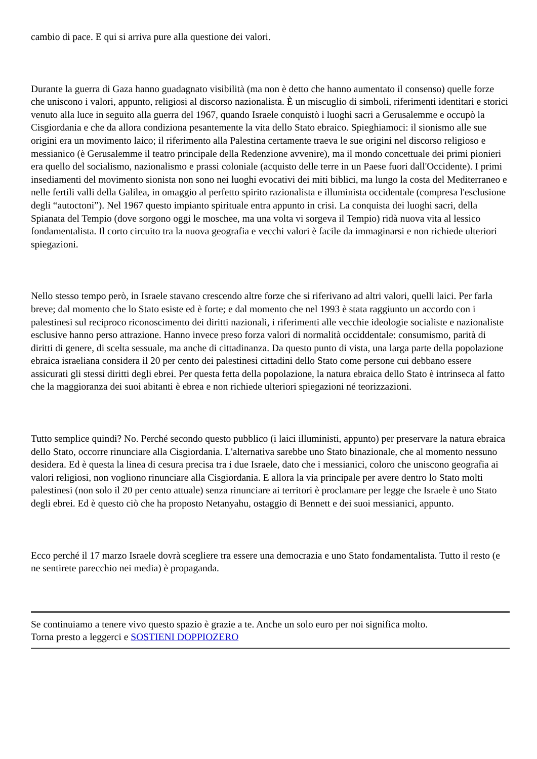cambio di pace. E qui si arriva pure alla questione dei valori.
Durante la guerra di Gaza hanno guadagnato visibilità (ma non è detto che hanno aumentato il consenso) quelle forze che uniscono i valori, appunto, religiosi al discorso nazionalista. È un miscuglio di simboli, riferimenti identitari e storici venuto alla luce in seguito alla guerra del 1967, quando Israele conquistò i luoghi sacri a Gerusalemme e occupò la Cisgiordania e che da allora condiziona pesantemente la vita dello Stato ebraico. Spieghiamoci: il sionismo alle sue origini era un movimento laico; il riferimento alla Palestina certamente traeva le sue origini nel discorso religioso e messianico (è Gerusalemme il teatro principale della Redenzione avvenire), ma il mondo concettuale dei primi pionieri era quello del socialismo, nazionalismo e prassi coloniale (acquisto delle terre in un Paese fuori dall'Occidente). I primi insediamenti del movimento sionista non sono nei luoghi evocativi dei miti biblici, ma lungo la costa del Mediterraneo e nelle fertili valli della Galilea, in omaggio al perfetto spirito razionalista e illuminista occidentale (compresa l'esclusione degli “autoctoni”). Nel 1967 questo impianto spirituale entra appunto in crisi. La conquista dei luoghi sacri, della Spianata del Tempio (dove sorgono oggi le moschee, ma una volta vi sorgeva il Tempio) ridà nuova vita al lessico fondamentalista. Il corto circuito tra la nuova geografia e vecchi valori è facile da immaginarsi e non richiede ulteriori spiegazioni.
Nello stesso tempo però, in Israele stavano crescendo altre forze che si riferivano ad altri valori, quelli laici. Per farla breve; dal momento che lo Stato esiste ed è forte; e dal momento che nel 1993 è stata raggiunto un accordo con i palestinesi sul reciproco riconoscimento dei diritti nazionali, i riferimenti alle vecchie ideologie socialiste e nazionaliste esclusive hanno perso attrazione. Hanno invece preso forza valori di normalità occiddentale: consumismo, parità di diritti di genere, di scelta sessuale, ma anche di cittadinanza. Da questo punto di vista, una larga parte della popolazione ebraica israeliana considera il 20 per cento dei palestinesi cittadini dello Stato come persone cui debbano essere assicurati gli stessi diritti degli ebrei. Per questa fetta della popolazione, la natura ebraica dello Stato è intrinseca al fatto che la maggioranza dei suoi abitanti è ebrea e non richiede ulteriori spiegazioni né teorizzazioni.
Tutto semplice quindi? No. Perché secondo questo pubblico (i laici illuministi, appunto) per preservare la natura ebraica dello Stato, occorre rinunciare alla Cisgiordania. L'alternativa sarebbe uno Stato binazionale, che al momento nessuno desidera. Ed è questa la linea di cesura precisa tra i due Israele, dato che i messianici, coloro che uniscono geografia ai valori religiosi, non vogliono rinunciare alla Cisgiordania. E allora la via principale per avere dentro lo Stato molti palestinesi (non solo il 20 per cento attuale) senza rinunciare ai territori è proclamare per legge che Israele è uno Stato degli ebrei. Ed è questo ciò che ha proposto Netanyahu, ostaggio di Bennett e dei suoi messianici, appunto.
Ecco perché il 17 marzo Israele dovrà scegliere tra essere una democrazia e uno Stato fondamentalista. Tutto il resto (e ne sentirete parecchio nei media) è propaganda.
Se continuiamo a tenere vivo questo spazio è grazie a te. Anche un solo euro per noi significa molto.
Torna presto a leggerci e SOSTIENI DOPPIOZERO